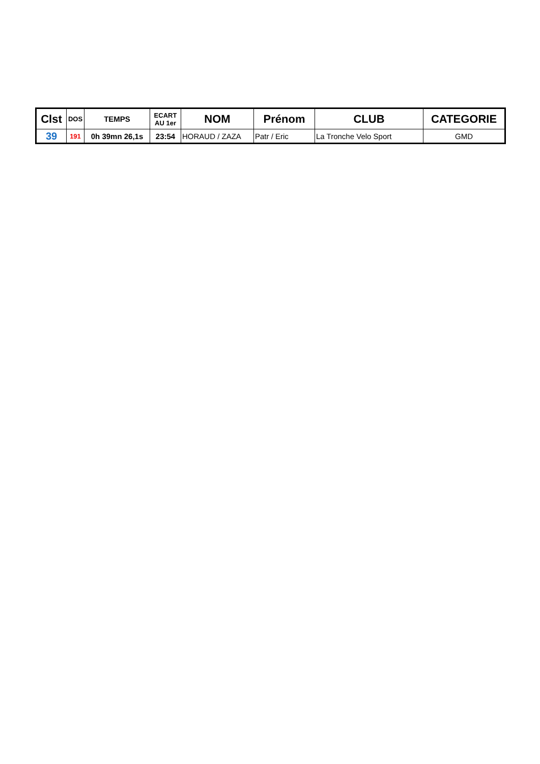| Clst | DOS | TEMPS | ECART AU 1er | NOM | Prénom | CLUB | CATEGORIE |
| --- | --- | --- | --- | --- | --- | --- | --- |
| 39 | 191 | 0h 39mn 26,1s | 23:54 | HORAUD / ZAZA | Patr / Eric | La Tronche Velo Sport | GMD |